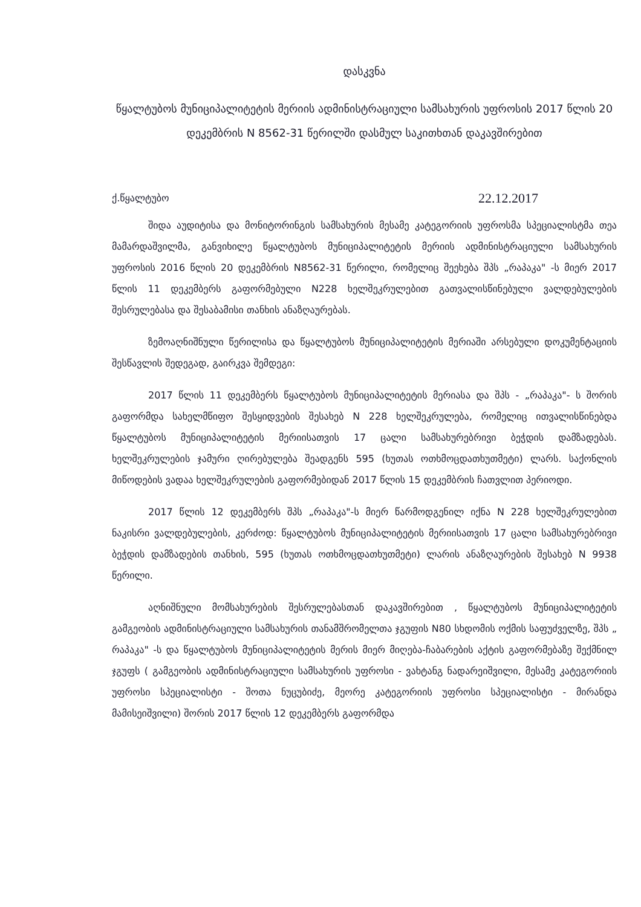დასკვნა
წყალტუბოს მუნიციპალიტეტის მერიის ადმინისტრაციული სამსახურის უფროსის 2017 წლის 20 დეკემბრის N 8562-31 წერილში დასმულ საკითხთან დაკავშირებით
ქ.წყალტუბო 22.12.2017
შიდა აუდიტისა და მონიტორინგის სამსახურის მესამე კატეგორიის უფროსმა სპეციალისტმა თეა მამარდაშვილმა, განვიხილე წყალტუბოს მუნიციპალიტეტის მერიის ადმინისტრაციული სამსახურის უფროსის 2016 წლის 20 დეკემბრის N8562-31 წერილი, რომელიც შეეხება შპს „რაპაკა" -ს მიერ 2017 წლის 11 დეკემბერს გაფორმებული N228 ხელშეკრულებით გათვალისწინებული ვალდებულების შესრულებასა და შესაბამისი თანხის ანაზღაურებას.
ზემოაღნიშნული წერილისა და წყალტუბოს მუნიციპალიტეტის მერიაში არსებული დოკუმენტაციის შესწავლის შედეგად, გაირკვა შემდეგი:
2017 წლის 11 დეკემბერს წყალტუბოს მუნიციპალიტეტის მერიასა და შპს - „რაპაკა"- ს შორის გაფორმდა სახელმწიფო შესყიდვების შესახებ N 228 ხელშეკრულება, რომელიც ითვალისწინებდა წყალტუბოს მუნიციპალიტეტის მერიისათვის 17 ცალი სამსახურებრივი ბეჭდის დამზადებას. ხელშეკრულების ჯამური ღირებულება შეადგენს 595 (ხუთას ოთხმოცდათხუთმეტი) ლარს. საქონლის მიწოდების ვადაა ხელშეკრულების გაფორმებიდან 2017 წლის 15 დეკემბრის ჩათვლით პერიოდი.
2017 წლის 12 დეკემბერს შპს „რაპაკა"-ს მიერ წარმოდგენილ იქნა N 228 ხელშეკრულებით ნაკისრი ვალდებულების, კერძოდ: წყალტუბოს მუნიციპალიტეტის მერიისათვის 17 ცალი სამსახურებრივი ბეჭდის დამზადების თანხის, 595 (ხუთას ოთხმოცდათხუთმეტი) ლარის ანაზღაურების შესახებ N 9938 წერილი.
აღნიშნული მომსახურების შესრულებასთან დაკავშირებით , წყალტუბოს მუნიციპალიტეტის გამგეობის ადმინისტრაციული სამსახურის თანამშრომელთა ჯგუფის N80 სხდომის ოქმის საფუძველზე, შპს „ რაპაკა" -ს და წყალტუბოს მუნიციპალიტეტის მერის მიერ მიღება-ჩაბარების აქტის გაფორმებაზე შექმნილ ჯგუფს ( გამგეობის ადმინისტრაციული სამსახურის უფროსი - ვახტანგ ნადარეიშვილი, მესამე კატეგორიის უფროსი სპეციალისტი - შოთა ნუცუბიძე, მეორე კატეგორიის უფროსი სპეციალისტი - მირანდა მამისეიშვილი) შორის 2017 წლის 12 დეკემბერს გაფორმდა